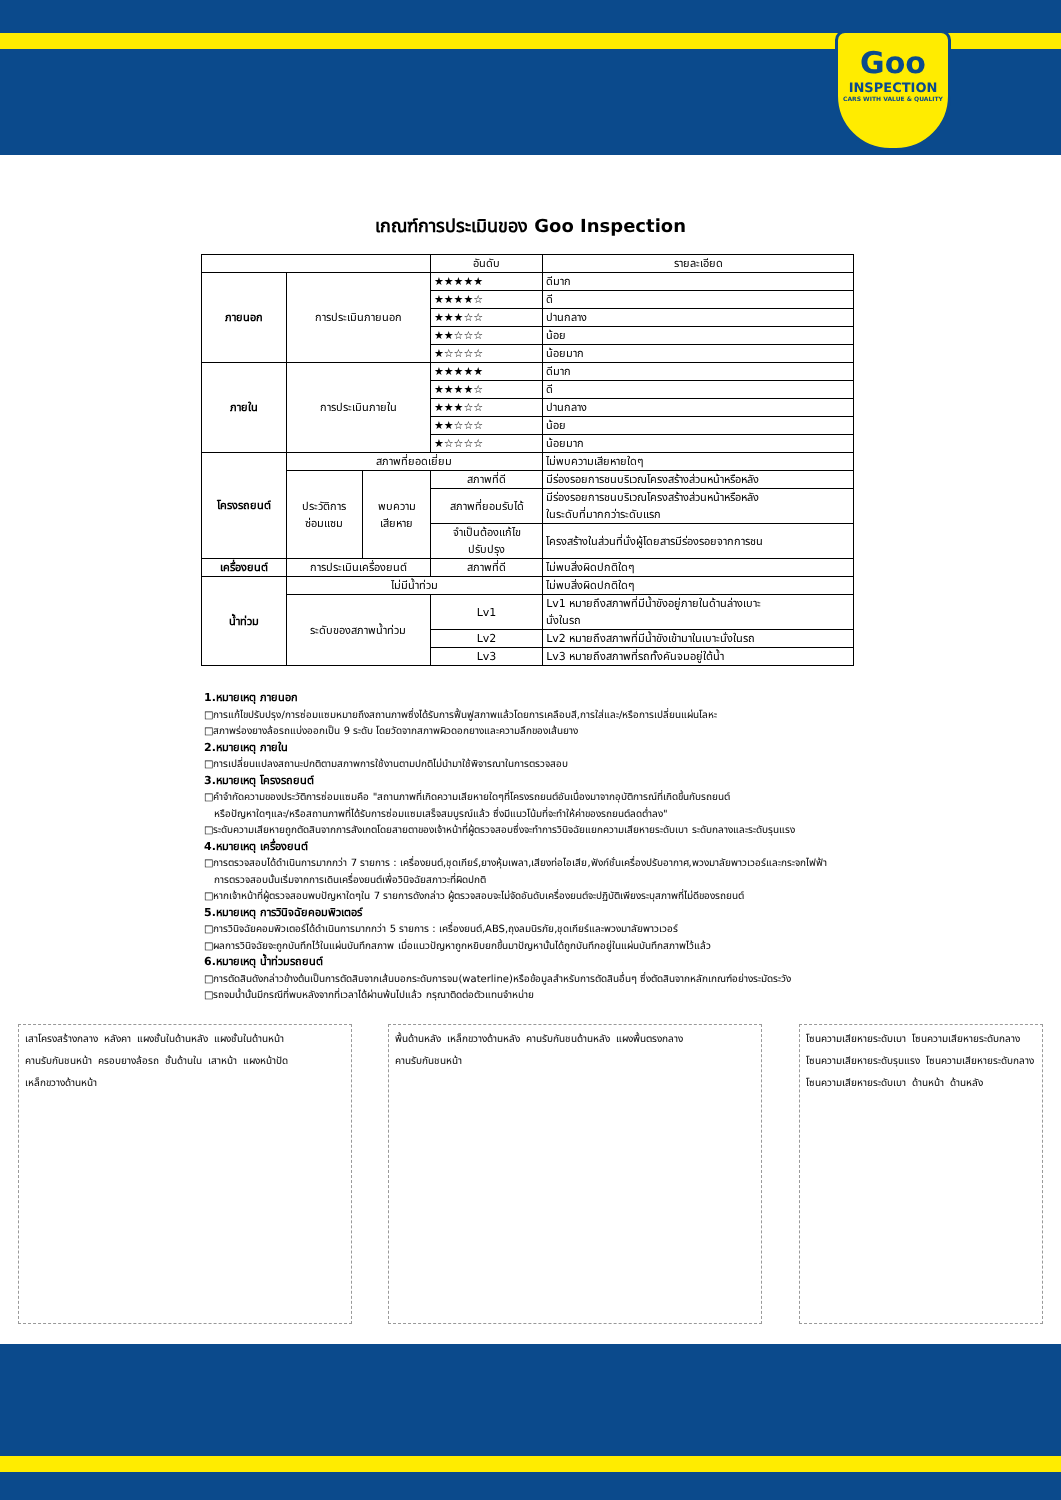Goo
INSPECTION
CARS WITH VALUE & QUALITY
เกณฑ์การประเมินของ Goo Inspection
| | | | อันดับ | รายละเอียด |
| --- | --- | --- | --- | --- |
| ภายนอก | การประเมินภายนอก | | ★★★★★ | ดีมาก |
| | | | ★★★★☆ | ดี |
| | | | ★★★☆☆ | ปานกลาง |
| | | | ★★☆☆☆ | น้อย |
| | | | ★☆☆☆☆ | น้อยมาก |
| ภายใน | การประเมินภายใน | | ★★★★★ | ดีมาก |
| | | | ★★★★☆ | ดี |
| | | | ★★★☆☆ | ปานกลาง |
| | | | ★★☆☆☆ | น้อย |
| | | | ★☆☆☆☆ | น้อยมาก |
| โครงรถยนต์ | สภาพที่ยอดเยี่ยม | | | ไม่พบความเสียหายใดๆ |
| | ประวัติการ ซ่อมแซม | พบความ เสียหาย | สภาพที่ดี | มีร่องรอยการชนบริเวณโครงสร้างส่วนหน้าหรือหลัง |
| | | | สภาพที่ยอมรับได้ | มีร่องรอยการชนบริเวณโครงสร้างส่วนหน้าหรือหลัง ในระดับที่มากกว่าระดับแรก |
| | | | จำเป็นต้องแก้ไข ปรับปรุง | โครงสร้างในส่วนที่นั่งผู้โดยสารมีร่องรอยจากการชน |
| เครื่องยนต์ | การประเมินเครื่องยนต์ | | สภาพที่ดี | ไม่พบสิ่งผิดปกติใดๆ |
| น้ำท่วม | ไม่มีน้ำท่วม | | | ไม่พบสิ่งผิดปกติใดๆ |
| | ระดับของสภาพน้ำท่วม | | Lv1 | Lv1 หมายถึงสภาพที่มีน้ำขังอยู่ภายในด้านล่างเบาะ นั่งในรถ |
| | | | Lv2 | Lv2 หมายถึงสภาพที่มีน้ำขังเข้ามาในเบาะนั่งในรถ |
| | | | Lv3 | Lv3 หมายถึงสภาพที่รถทั้งคันจมอยู่ใต้น้ำ |
1.หมายเหตุ ภายนอก
□การแก้ไขปรับปรุง/การซ่อมแซมหมายถึงสถานภาพซึ่งได้รับการฟื้นฟูสภาพแล้วโดยการเคลือบสี,การใส่และ/หรือการเปลี่ยนแผ่นโลหะ
□สภาพร่องยางล้อรถแบ่งออกเป็น 9 ระดับ โดยวัดจากสภาพผิวดอกยางและความลึกของเส้นยาง
2.หมายเหตุ ภายใน
□การเปลี่ยนแปลงสถานะปกติตามสภาพการใช้งานตามปกติไม่นำมาใช้พิจารณาในการตรวจสอบ
3.หมายเหตุ โครงรถยนต์
□คำจำกัดความของประวัติการซ่อมแซมคือ "สถานภาพที่เกิดความเสียหายใดๆที่โครงรถยนต์อันเนื่องมาจากอุบัติการณ์ที่เกิดขึ้นกับรถยนต์
หรือปัญหาใดๆและ/หรือสถานภาพที่ได้รับการซ่อมแซมเสร็จสมบูรณ์แล้ว ซึ่งมีแนวโน้มที่จะทำให้ค่าของรถยนต์ลดต่ำลง"
□ระดับความเสียหายถูกตัดสินจากการสังเกตโดยสายตาของเจ้าหน้าที่ผู้ตรวจสอบซึ่งจะทำการวินิจฉัยแยกความเสียหายระดับเบา ระดับกลางและระดับรุนแรง
4.หมายเหตุ เครื่องยนต์
□การตรวจสอบได้ดำเนินการมากกว่า 7 รายการ : เครื่องยนต์,ชุดเกียร์,ยางหุ้มเพลา,เสียงท่อไอเสีย,ฟังก์ชั่นเครื่องปรับอากาศ,พวงมาลัยพาวเวอร์และกระจกไฟฟ้า
การตรวจสอบนั้นเริ่มจากการเดินเครื่องยนต์เพื่อวินิจฉัยสภาวะที่ผิดปกติ
□หากเจ้าหน้าที่ผู้ตรวจสอบพบปัญหาใดๆใน 7 รายการดังกล่าว ผู้ตรวจสอบจะไม่จัดอันดับเครื่องยนต์จะปฏิบัติเพียงระบุสภาพที่ไม่ดีของรถยนต์
5.หมายเหตุ การวินิจฉัยคอมพิวเตอร์
□การวินิจฉัยคอมพิวเตอร์ได้ดำเนินการมากกว่า 5 รายการ : เครื่องยนต์,ABS,ถุงลมนิรภัย,ชุดเกียร์และพวงมาลัยพาวเวอร์
□ผลการวินิจฉัยจะถูกบันทึกไว้ในแผ่นบันทึกสภาพ เมื่อแนวปัญหาถูกหยิบยกขึ้นมาปัญหานั้นได้ถูกบันทึกอยู่ในแผ่นบันทึกสภาพไว้แล้ว
6.หมายเหตุ น้ำท่วมรถยนต์
□การตัดสินดังกล่าวข้างต้นเป็นการตัดสินจากเส้นบอกระดับการจม(waterline)หรือข้อมูลสำหรับการตัดสินอื่นๆ ซึ่งตัดสินจากหลักเกณฑ์อย่างระมัดระวัง
□รถจมน้ำนั้นมีกรณีที่พบหลังจากที่เวลาได้ผ่านพ้นไปแล้ว กรุณาติดต่อตัวแทนจำหน่าย
เสาโครงสร้างกลาง หลังคา แผงชั้นในด้านหลัง แผงชั้นในด้านหน้า คานรับกันชนหน้า ครอบยางล้อรถ ชั้นด้านใน เสาหน้า แผงหน้าปัด เหล็กขวางด้านหน้า
พื้นด้านหลัง เหล็กขวางด้านหลัง คานรับกันชนด้านหลัง แผงพื้นตรงกลาง คานรับกันชนหน้า
โซนความเสียหายระดับเบา โซนความเสียหายระดับกลาง โซนความเสียหายระดับรุนแรง โซนความเสียหายระดับกลาง โซนความเสียหายระดับเบา ด้านหน้า ด้านหลัง